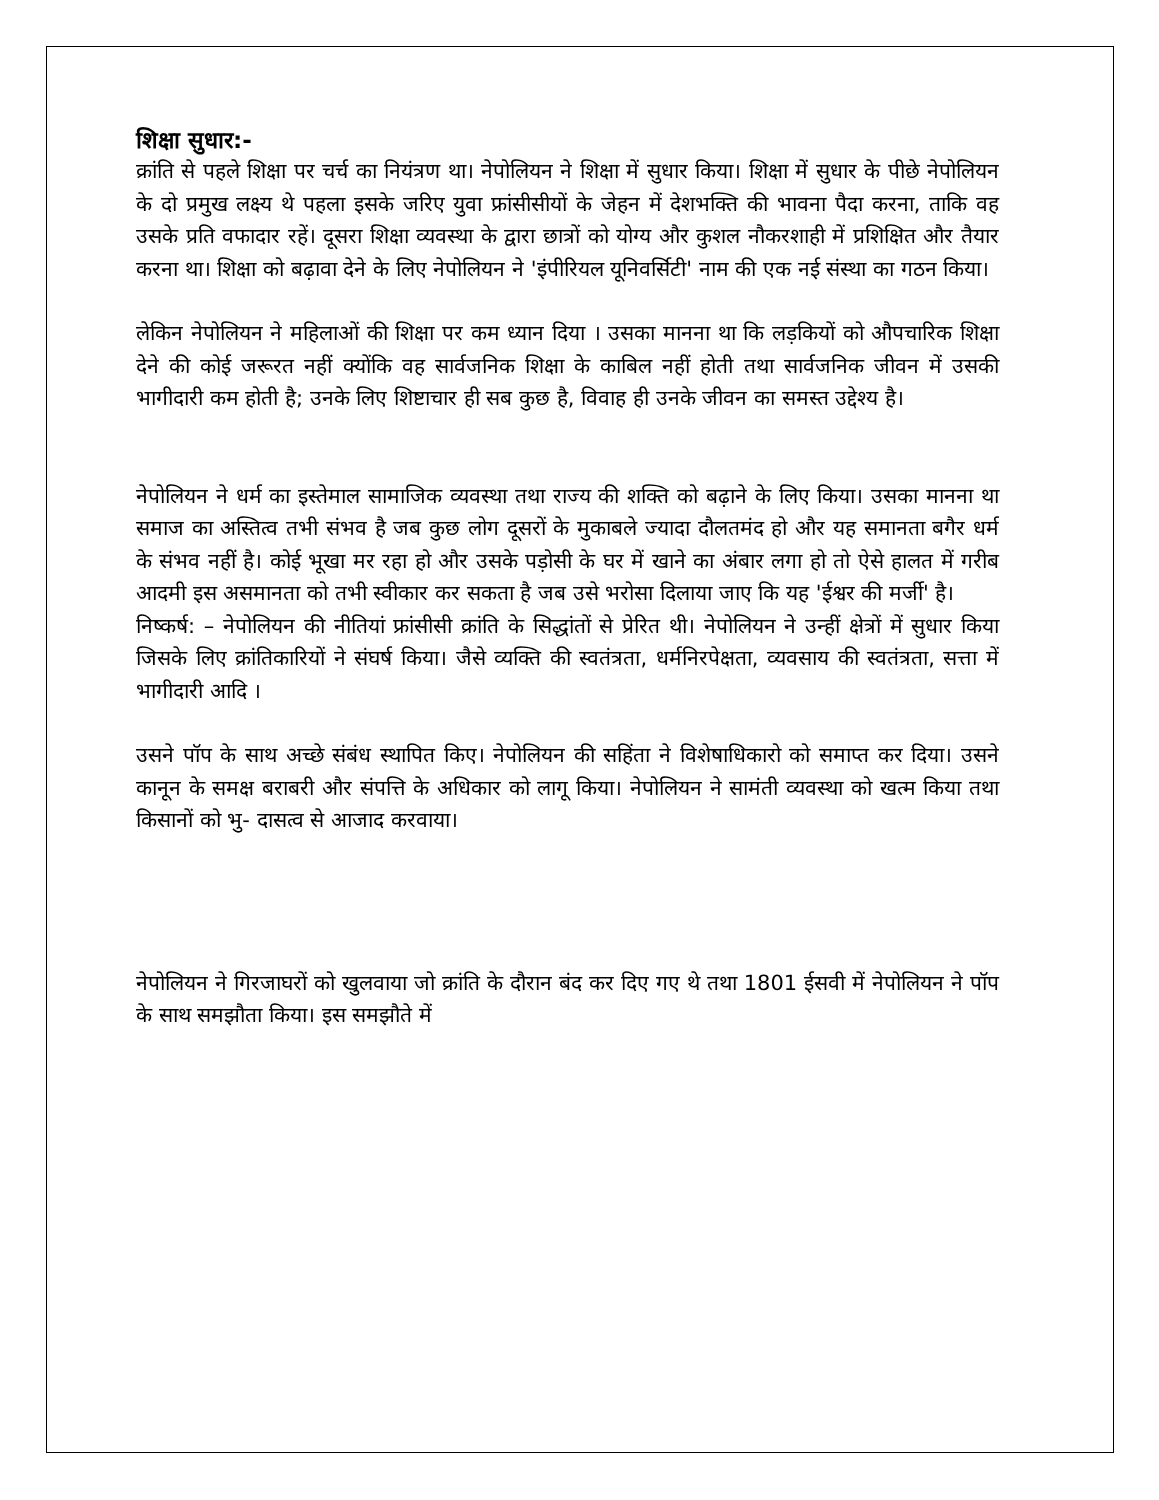शिक्षा सुधार:-
क्रांति से पहले शिक्षा पर चर्च का नियंत्रण था। नेपोलियन ने शिक्षा में सुधार किया। शिक्षा में सुधार के पीछे नेपोलियन के दो प्रमुख लक्ष्य थे पहला इसके जरिए युवा फ्रांसीसीयों के जेहन में देशभक्ति की भावना पैदा करना, ताकि वह उसके प्रति वफादार रहें। दूसरा शिक्षा व्यवस्था के द्वारा छात्रों को योग्य और कुशल नौकरशाही में प्रशिक्षित और तैयार करना था। शिक्षा को बढ़ावा देने के लिए नेपोलियन ने 'इंपीरियल यूनिवर्सिटी' नाम की एक नई संस्था का गठन किया।
लेकिन नेपोलियन ने महिलाओं की शिक्षा पर कम ध्यान दिया । उसका मानना था कि लड़कियों को औपचारिक शिक्षा देने की कोई जरूरत नहीं क्योंकि वह सार्वजनिक शिक्षा के काबिल नहीं होती तथा सार्वजनिक जीवन में उसकी भागीदारी कम होती है; उनके लिए शिष्टाचार ही सब कुछ है, विवाह ही उनके जीवन का समस्त उद्देश्य है।
नेपोलियन ने धर्म का इस्तेमाल सामाजिक व्यवस्था तथा राज्य की शक्ति को बढ़ाने के लिए किया। उसका मानना था समाज का अस्तित्व तभी संभव है जब कुछ लोग दूसरों के मुकाबले ज्यादा दौलतमंद हो और यह समानता बगैर धर्म के संभव नहीं है। कोई भूखा मर रहा हो और उसके पड़ोसी के घर में खाने का अंबार लगा हो तो ऐसे हालत में गरीब आदमी इस असमानता को तभी स्वीकार कर सकता है जब उसे भरोसा दिलाया जाए कि यह 'ईश्वर की मर्जी' है।
निष्कर्ष: – नेपोलियन की नीतियां फ्रांसीसी क्रांति के सिद्धांतों से प्रेरित थी। नेपोलियन ने उन्हीं क्षेत्रों में सुधार किया जिसके लिए क्रांतिकारियों ने संघर्ष किया। जैसे व्यक्ति की स्वतंत्रता, धर्मनिरपेक्षता, व्यवसाय की स्वतंत्रता, सत्ता में भागीदारी आदि ।
उसने पॉप के साथ अच्छे संबंध स्थापित किए। नेपोलियन की सहिंता ने विशेषाधिकारो को समाप्त कर दिया। उसने कानून के समक्ष बराबरी और संपत्ति के अधिकार को लागू किया। नेपोलियन ने सामंती व्यवस्था को खत्म किया तथा किसानों को भु- दासत्व से आजाद करवाया।
नेपोलियन ने गिरजाघरों को खुलवाया जो क्रांति के दौरान बंद कर दिए गए थे तथा 1801 ईसवी में नेपोलियन ने पॉप के साथ समझौता किया। इस समझौते में